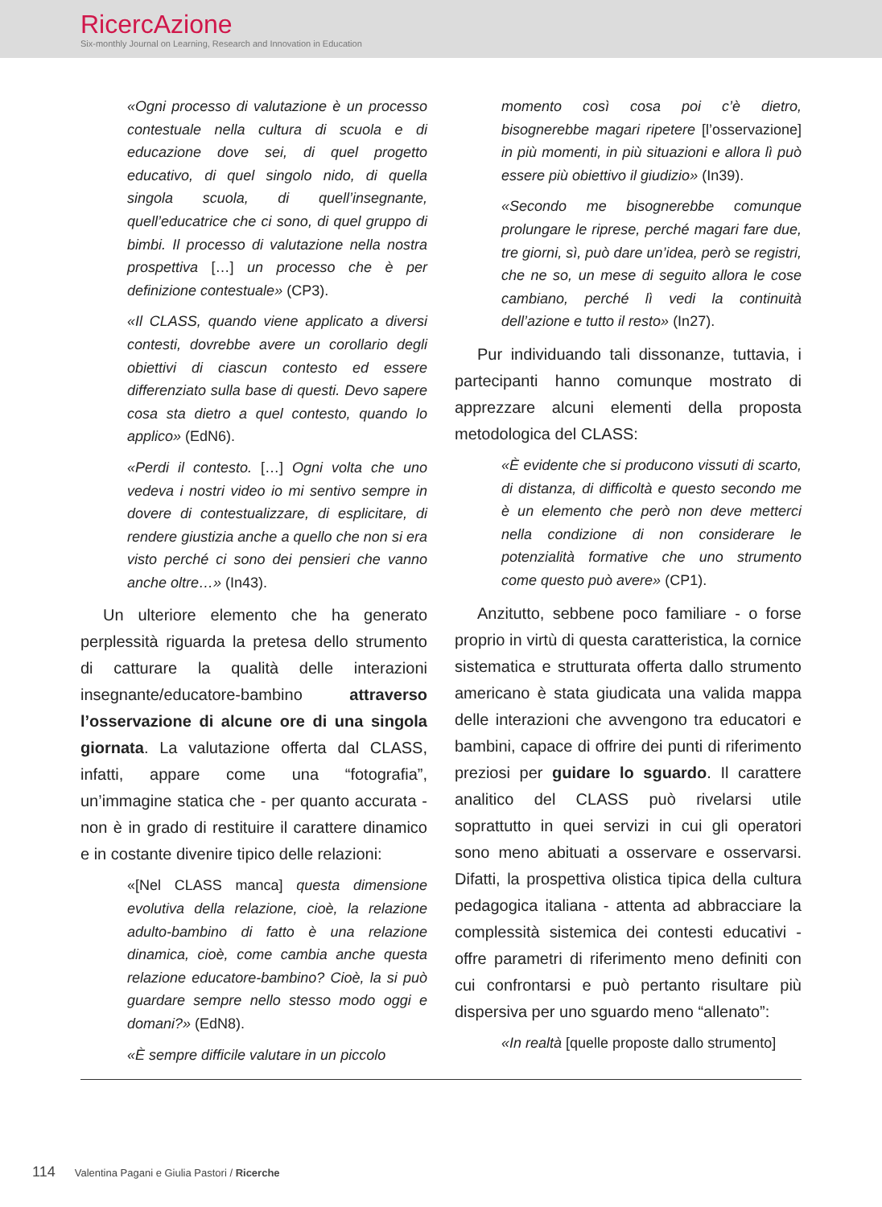RicercAzione
Six-monthly Journal on Learning, Research and Innovation in Education
«Ogni processo di valutazione è un processo contestuale nella cultura di scuola e di educazione dove sei, di quel progetto educativo, di quel singolo nido, di quella singola scuola, di quell’insegnante, quell’educatrice che ci sono, di quel gruppo di bimbi. Il processo di valutazione nella nostra prospettiva […] un processo che è per definizione contestuale» (CP3).
«Il CLASS, quando viene applicato a diversi contesti, dovrebbe avere un corollario degli obiettivi di ciascun contesto ed essere differenziato sulla base di questi. Devo sapere cosa sta dietro a quel contesto, quando lo applico» (EdN6).
«Perdi il contesto. […] Ogni volta che uno vedeva i nostri video io mi sentivo sempre in dovere di contestualizzare, di esplicitare, di rendere giustizia anche a quello che non si era visto perché ci sono dei pensieri che vanno anche oltre…» (In43).
Un ulteriore elemento che ha generato perplessità riguarda la pretesa dello strumento di catturare la qualità delle interazioni insegnante/educatore-bambino attraverso l’osservazione di alcune ore di una singola giornata. La valutazione offerta dal CLASS, infatti, appare come una “fotografia”, un’immagine statica che - per quanto accurata - non è in grado di restituire il carattere dinamico e in costante divenire tipico delle relazioni:
«[Nel CLASS manca] questa dimensione evolutiva della relazione, cioè, la relazione adulto-bambino di fatto è una relazione dinamica, cioè, come cambia anche questa relazione educatore-bambino? Cioè, la si può guardare sempre nello stesso modo oggi e domani?» (EdN8).
«È sempre difficile valutare in un piccolo
momento così cosa poi c’è dietro, bisognerebbe magari ripetere [l’osservazione] in più momenti, in più situazioni e allora lì può essere più obiettivo il giudizio» (In39).
«Secondo me bisognerebbe comunque prolungare le riprese, perché magari fare due, tre giorni, sì, può dare un’idea, però se registri, che ne so, un mese di seguito allora le cose cambiano, perché lì vedi la continuità dell’azione e tutto il resto» (In27).
Pur individuando tali dissonanze, tuttavia, i partecipanti hanno comunque mostrato di apprezzare alcuni elementi della proposta metodologica del CLASS:
«È evidente che si producono vissuti di scarto, di distanza, di difficoltà e questo secondo me è un elemento che però non deve metterci nella condizione di non considerare le potenzialità formative che uno strumento come questo può avere» (CP1).
Anzitutto, sebbene poco familiare - o forse proprio in virtù di questa caratteristica, la cornice sistematica e strutturata offerta dallo strumento americano è stata giudicata una valida mappa delle interazioni che avvengono tra educatori e bambini, capace di offrire dei punti di riferimento preziosi per guidare lo sguardo. Il carattere analitico del CLASS può rivelarsi utile soprattutto in quei servizi in cui gli operatori sono meno abituati a osservare e osservarsi. Difatti, la prospettiva olistica tipica della cultura pedagogica italiana - attenta ad abbracciare la complessità sistemica dei contesti educativi - offre parametri di riferimento meno definiti con cui confrontarsi e può pertanto risultare più dispersiva per uno sguardo meno “allenato”:
«In realtà [quelle proposte dallo strumento]
114 Valentina Pagani e Giulia Pastori / Ricerche